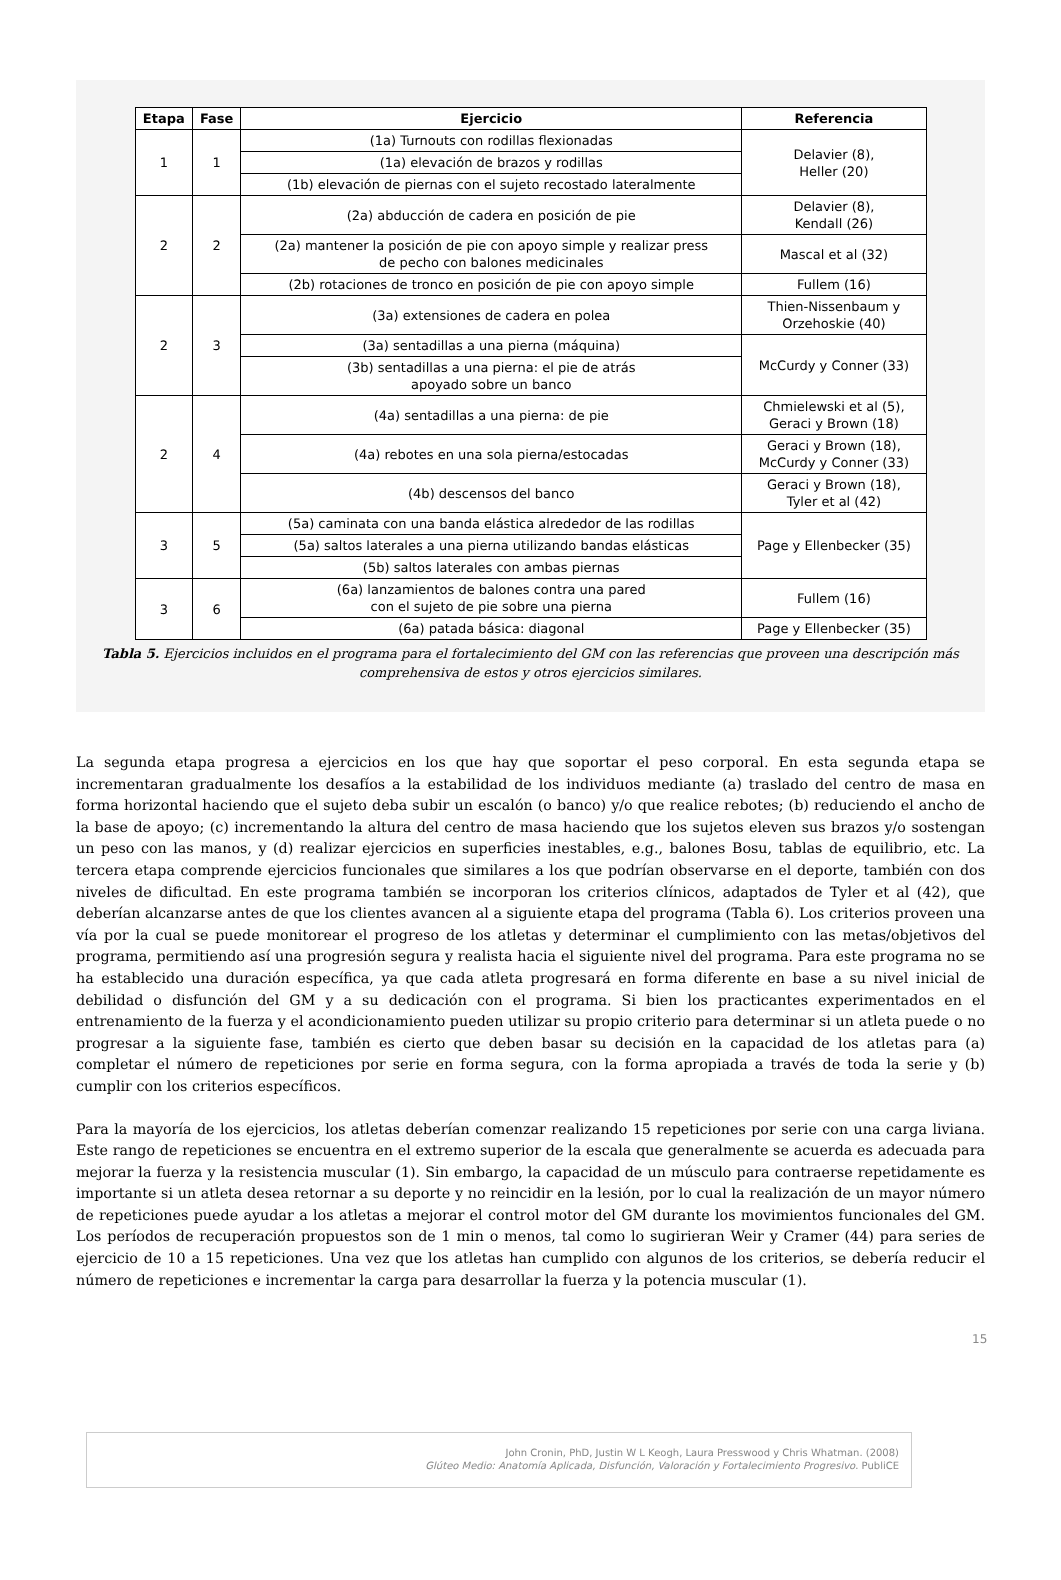| Etapa | Fase | Ejercicio | Referencia |
| --- | --- | --- | --- |
| 1 | 1 | (1a) Turnouts con rodillas flexionadas | Delavier (8), Heller (20) |
| | | (1a) elevación de brazos y rodillas | |
| | | (1b) elevación de piernas con el sujeto recostado lateralmente | |
| 2 | 2 | (2a) abducción de cadera en posición de pie | Delavier (8), Kendall (26) |
| | | (2a) mantener la posición de pie con apoyo simple y realizar press de pecho con balones medicinales | Mascal et al (32) |
| | | (2b) rotaciones de tronco en posición de pie con apoyo simple | Fullem (16) |
| 2 | 3 | (3a) extensiones de cadera en polea | Thien-Nissenbaum y Orzehoskie (40) |
| | | (3a) sentadillas a una pierna (máquina) | McCurdy y Conner (33) |
| | | (3b) sentadillas a una pierna: el pie de atrás apoyado sobre un banco | |
| 2 | 4 | (4a) sentadillas a una pierna: de pie | Chmielewski et al (5), Geraci y Brown (18) |
| | | (4a) rebotes en una sola pierna/estocadas | Geraci y Brown (18), McCurdy y Conner (33) |
| | | (4b) descensos del banco | Geraci y Brown (18), Tyler et al (42) |
| 3 | 5 | (5a) caminata con una banda elástica alrededor de las rodillas | Page y Ellenbecker (35) |
| | | (5a) saltos laterales a una pierna utilizando bandas elásticas | |
| | | (5b) saltos laterales con ambas piernas | |
| 3 | 6 | (6a) lanzamientos de balones contra una pared con el sujeto de pie sobre una pierna | Fullem (16) |
| | | (6a) patada básica: diagonal | Page y Ellenbecker (35) |
Tabla 5. Ejercicios incluidos en el programa para el fortalecimiento del GM con las referencias que proveen una descripción más comprehensiva de estos y otros ejercicios similares.
La segunda etapa progresa a ejercicios en los que hay que soportar el peso corporal. En esta segunda etapa se incrementaran gradualmente los desafíos a la estabilidad de los individuos mediante (a) traslado del centro de masa en forma horizontal haciendo que el sujeto deba subir un escalón (o banco) y/o que realice rebotes; (b) reduciendo el ancho de la base de apoyo; (c) incrementando la altura del centro de masa haciendo que los sujetos eleven sus brazos y/o sostengan un peso con las manos, y (d) realizar ejercicios en superficies inestables, e.g., balones Bosu, tablas de equilibrio, etc. La tercera etapa comprende ejercicios funcionales que similares a los que podrían observarse en el deporte, también con dos niveles de dificultad. En este programa también se incorporan los criterios clínicos, adaptados de Tyler et al (42), que deberían alcanzarse antes de que los clientes avancen al a siguiente etapa del programa (Tabla 6). Los criterios proveen una vía por la cual se puede monitorear el progreso de los atletas y determinar el cumplimiento con las metas/objetivos del programa, permitiendo así una progresión segura y realista hacia el siguiente nivel del programa. Para este programa no se ha establecido una duración específica, ya que cada atleta progresará en forma diferente en base a su nivel inicial de debilidad o disfunción del GM y a su dedicación con el programa. Si bien los practicantes experimentados en el entrenamiento de la fuerza y el acondicionamiento pueden utilizar su propio criterio para determinar si un atleta puede o no progresar a la siguiente fase, también es cierto que deben basar su decisión en la capacidad de los atletas para (a) completar el número de repeticiones por serie en forma segura, con la forma apropiada a través de toda la serie y (b) cumplir con los criterios específicos.
Para la mayoría de los ejercicios, los atletas deberían comenzar realizando 15 repeticiones por serie con una carga liviana. Este rango de repeticiones se encuentra en el extremo superior de la escala que generalmente se acuerda es adecuada para mejorar la fuerza y la resistencia muscular (1). Sin embargo, la capacidad de un músculo para contraerse repetidamente es importante si un atleta desea retornar a su deporte y no reincidir en la lesión, por lo cual la realización de un mayor número de repeticiones puede ayudar a los atletas a mejorar el control motor del GM durante los movimientos funcionales del GM. Los períodos de recuperación propuestos son de 1 min o menos, tal como lo sugirieran Weir y Cramer (44) para series de ejercicio de 10 a 15 repeticiones. Una vez que los atletas han cumplido con algunos de los criterios, se debería reducir el número de repeticiones e incrementar la carga para desarrollar la fuerza y la potencia muscular (1).
John Cronin, PhD, Justin W L Keogh, Laura Presswood y Chris Whatman. (2008)
Glúteo Medio: Anatomía Aplicada, Disfunción, Valoración y Fortalecimiento Progresivo. PubliCE
15